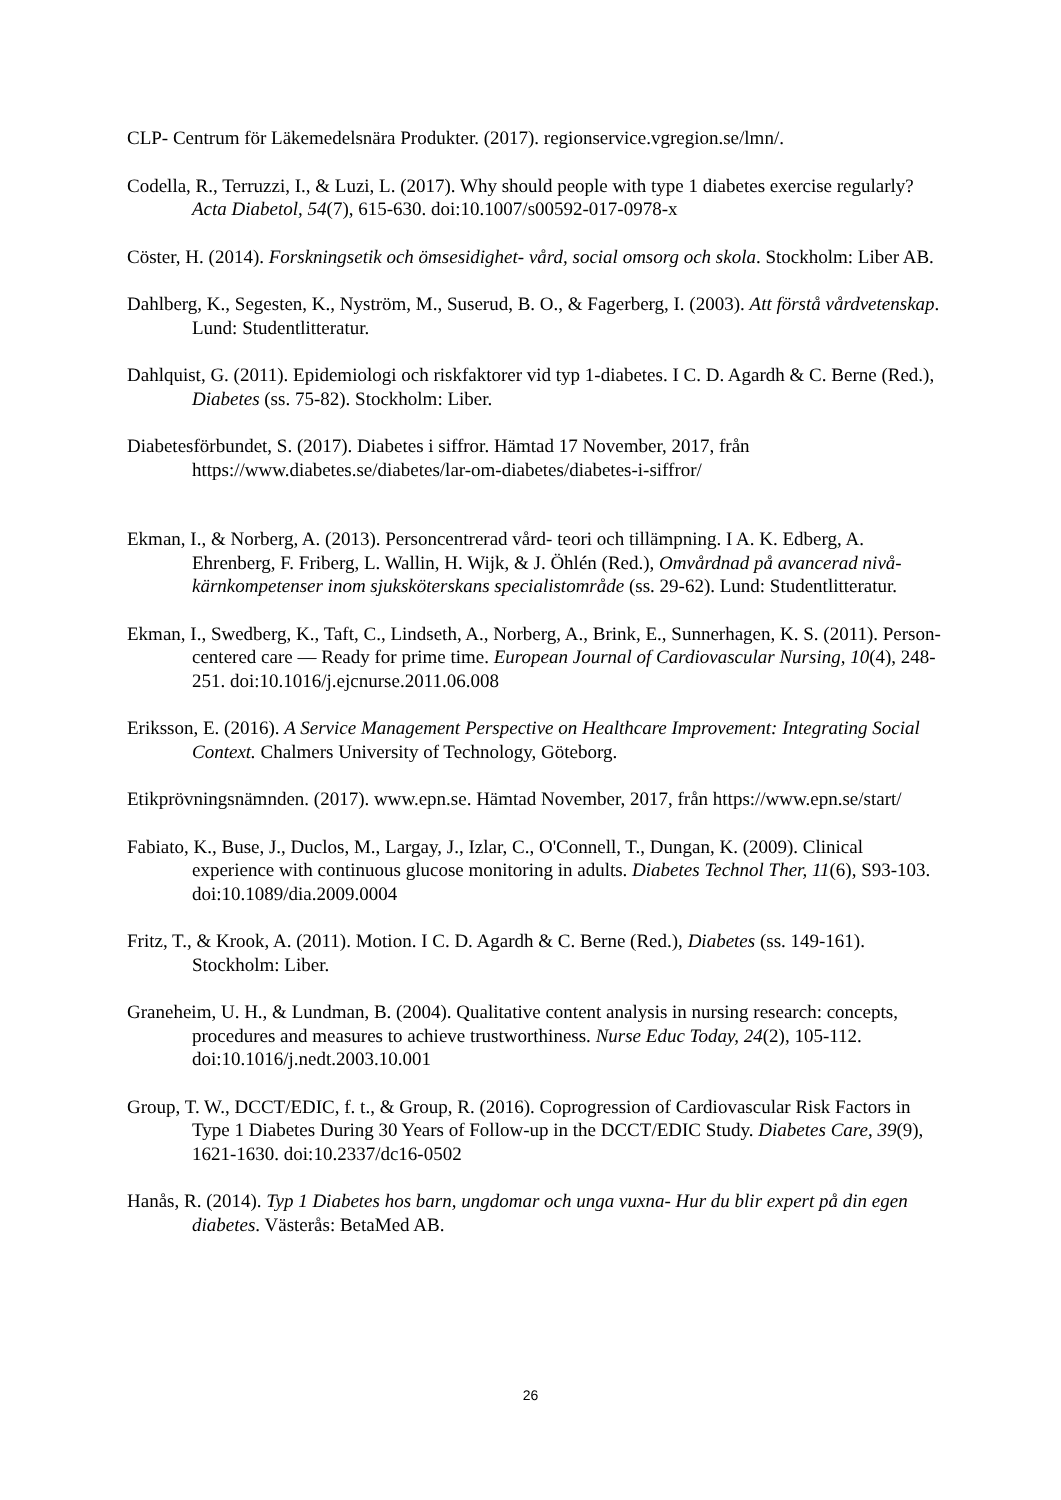CLP- Centrum för Läkemedelsnära Produkter. (2017). regionservice.vgregion.se/lmn/.
Codella, R., Terruzzi, I., & Luzi, L. (2017). Why should people with type 1 diabetes exercise regularly? Acta Diabetol, 54(7), 615-630. doi:10.1007/s00592-017-0978-x
Cöster, H. (2014). Forskningsetik och ömsesidighet- vård, social omsorg och skola. Stockholm: Liber AB.
Dahlberg, K., Segesten, K., Nyström, M., Suserud, B. O., & Fagerberg, I. (2003). Att förstå vårdvetenskap. Lund: Studentlitteratur.
Dahlquist, G. (2011). Epidemiologi och riskfaktorer vid typ 1-diabetes. I C. D. Agardh & C. Berne (Red.), Diabetes (ss. 75-82). Stockholm: Liber.
Diabetesförbundet, S. (2017). Diabetes i siffror. Hämtad 17 November, 2017, från https://www.diabetes.se/diabetes/lar-om-diabetes/diabetes-i-siffror/
Ekman, I., & Norberg, A. (2013). Personcentrerad vård- teori och tillämpning. I A. K. Edberg, A. Ehrenberg, F. Friberg, L. Wallin, H. Wijk, & J. Öhlén (Red.), Omvårdnad på avancerad nivå- kärnkompetenser inom sjuksköterskans specialistområde (ss. 29-62). Lund: Studentlitteratur.
Ekman, I., Swedberg, K., Taft, C., Lindseth, A., Norberg, A., Brink, E., Sunnerhagen, K. S. (2011). Person-centered care — Ready for prime time. European Journal of Cardiovascular Nursing, 10(4), 248-251. doi:10.1016/j.ejcnurse.2011.06.008
Eriksson, E. (2016). A Service Management Perspective on Healthcare Improvement: Integrating Social Context. Chalmers University of Technology, Göteborg.
Etikprövningsnämnden. (2017). www.epn.se. Hämtad November, 2017, från https://www.epn.se/start/
Fabiato, K., Buse, J., Duclos, M., Largay, J., Izlar, C., O'Connell, T., Dungan, K. (2009). Clinical experience with continuous glucose monitoring in adults. Diabetes Technol Ther, 11(6), S93-103. doi:10.1089/dia.2009.0004
Fritz, T., & Krook, A. (2011). Motion. I C. D. Agardh & C. Berne (Red.), Diabetes (ss. 149-161). Stockholm: Liber.
Graneheim, U. H., & Lundman, B. (2004). Qualitative content analysis in nursing research: concepts, procedures and measures to achieve trustworthiness. Nurse Educ Today, 24(2), 105-112. doi:10.1016/j.nedt.2003.10.001
Group, T. W., DCCT/EDIC, f. t., & Group, R. (2016). Coprogression of Cardiovascular Risk Factors in Type 1 Diabetes During 30 Years of Follow-up in the DCCT/EDIC Study. Diabetes Care, 39(9), 1621-1630. doi:10.2337/dc16-0502
Hanås, R. (2014). Typ 1 Diabetes hos barn, ungdomar och unga vuxna- Hur du blir expert på din egen diabetes. Västerås: BetaMed AB.
26